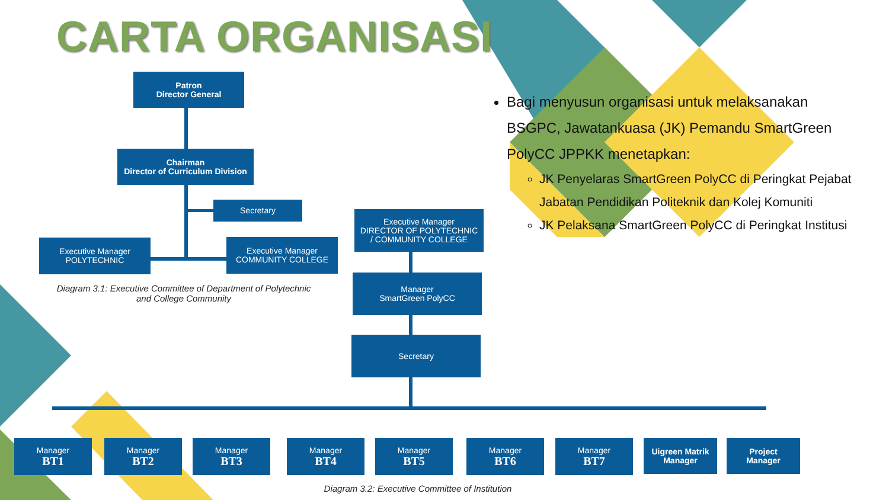CARTA ORGANISASI
Patron
Director General
Chairman
Director of Curriculum Division
Secretary
Executive Manager
POLYTECHNIC
Executive Manager
COMMUNITY COLLEGE
Diagram 3.1: Executive Committee of Department of Polytechnic and College Community
Executive Manager
DIRECTOR OF POLYTECHNIC
/ COMMUNITY COLLEGE
Manager
SmartGreen PolyCC
Secretary
Manager
BT1
Manager
BT2
Manager
BT3
Manager
BT4
Manager
BT5
Manager
BT6
Manager
BT7
Uigreen Matrik
Manager
Project
Manager
Diagram 3.2: Executive Committee of Institution
Bagi menyusun organisasi untuk melaksanakan BSGPC, Jawatankuasa (JK) Pemandu SmartGreen PolyCC JPPKK menetapkan:
JK Penyelaras SmartGreen PolyCC di Peringkat Pejabat Jabatan Pendidikan Politeknik dan Kolej Komuniti
JK Pelaksana SmartGreen PolyCC di Peringkat Institusi